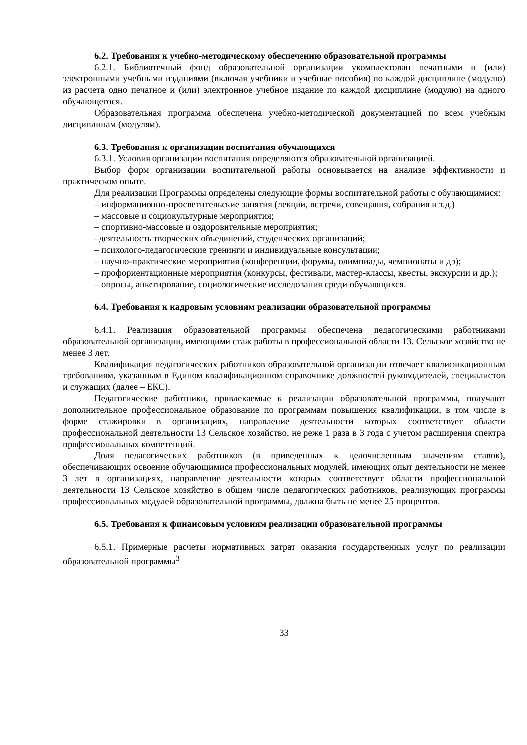6.2. Требования к учебно-методическому обеспечению образовательной программы
6.2.1. Библиотечный фонд образовательной организации укомплектован печатными и (или) электронными учебными изданиями (включая учебники и учебные пособия) по каждой дисциплине (модулю) из расчета одно печатное и (или) электронное учебное издание по каждой дисциплине (модулю) на одного обучающегося.
Образовательная программа обеспечена учебно-методической документацией по всем учебным дисциплинам (модулям).
6.3. Требования к организации воспитания обучающихся
6.3.1. Условия организации воспитания определяются образовательной организацией.
Выбор форм организации воспитательной работы основывается на анализе эффективности и практическом опыте.
Для реализации Программы определены следующие формы воспитательной работы с обучающимися:
– информационно-просветительские занятия (лекции, встречи, совещания, собрания и т.д.)
– массовые и социокультурные мероприятия;
– спортивно-массовые и оздоровительные мероприятия;
–деятельность творческих объединений, студенческих организаций;
– психолого-педагогические тренинги и индивидуальные консультации;
– научно-практические мероприятия (конференции, форумы, олимпиады, чемпионаты и др);
– профориентационные мероприятия (конкурсы, фестивали, мастер-классы, квесты, экскурсии и др.);
– опросы, анкетирование, социологические исследования среди обучающихся.
6.4. Требования к кадровым условиям реализации образовательной программы
6.4.1. Реализация образовательной программы обеспечена педагогическими работниками образовательной организации, имеющими стаж работы в профессиональной области 13. Сельское хозяйство не менее 3 лет.
Квалификация педагогических работников образовательной организации отвечает квалификационным требованиям, указанным в Едином квалификационном справочнике должностей руководителей, специалистов и служащих (далее – ЕКС).
Педагогические работники, привлекаемые к реализации образовательной программы, получают дополнительное профессиональное образование по программам повышения квалификации, в том числе в форме стажировки в организациях, направление деятельности которых соответствует области профессиональной деятельности 13 Сельское хозяйство, не реже 1 раза в 3 года с учетом расширения спектра профессиональных компетенций.
Доля педагогических работников (в приведенных к целочисленным значениям ставок), обеспечивающих освоение обучающимися профессиональных модулей, имеющих опыт деятельности не менее 3 лет в организациях, направление деятельности которых соответствует области профессиональной деятельности 13 Сельское хозяйство в общем числе педагогических работников, реализующих программы профессиональных модулей образовательной программы, должна быть не менее 25 процентов.
6.5. Требования к финансовым условиям реализации образовательной программы
6.5.1. Примерные расчеты нормативных затрат оказания государственных услуг по реализации образовательной программы<sup>3</sup>
33